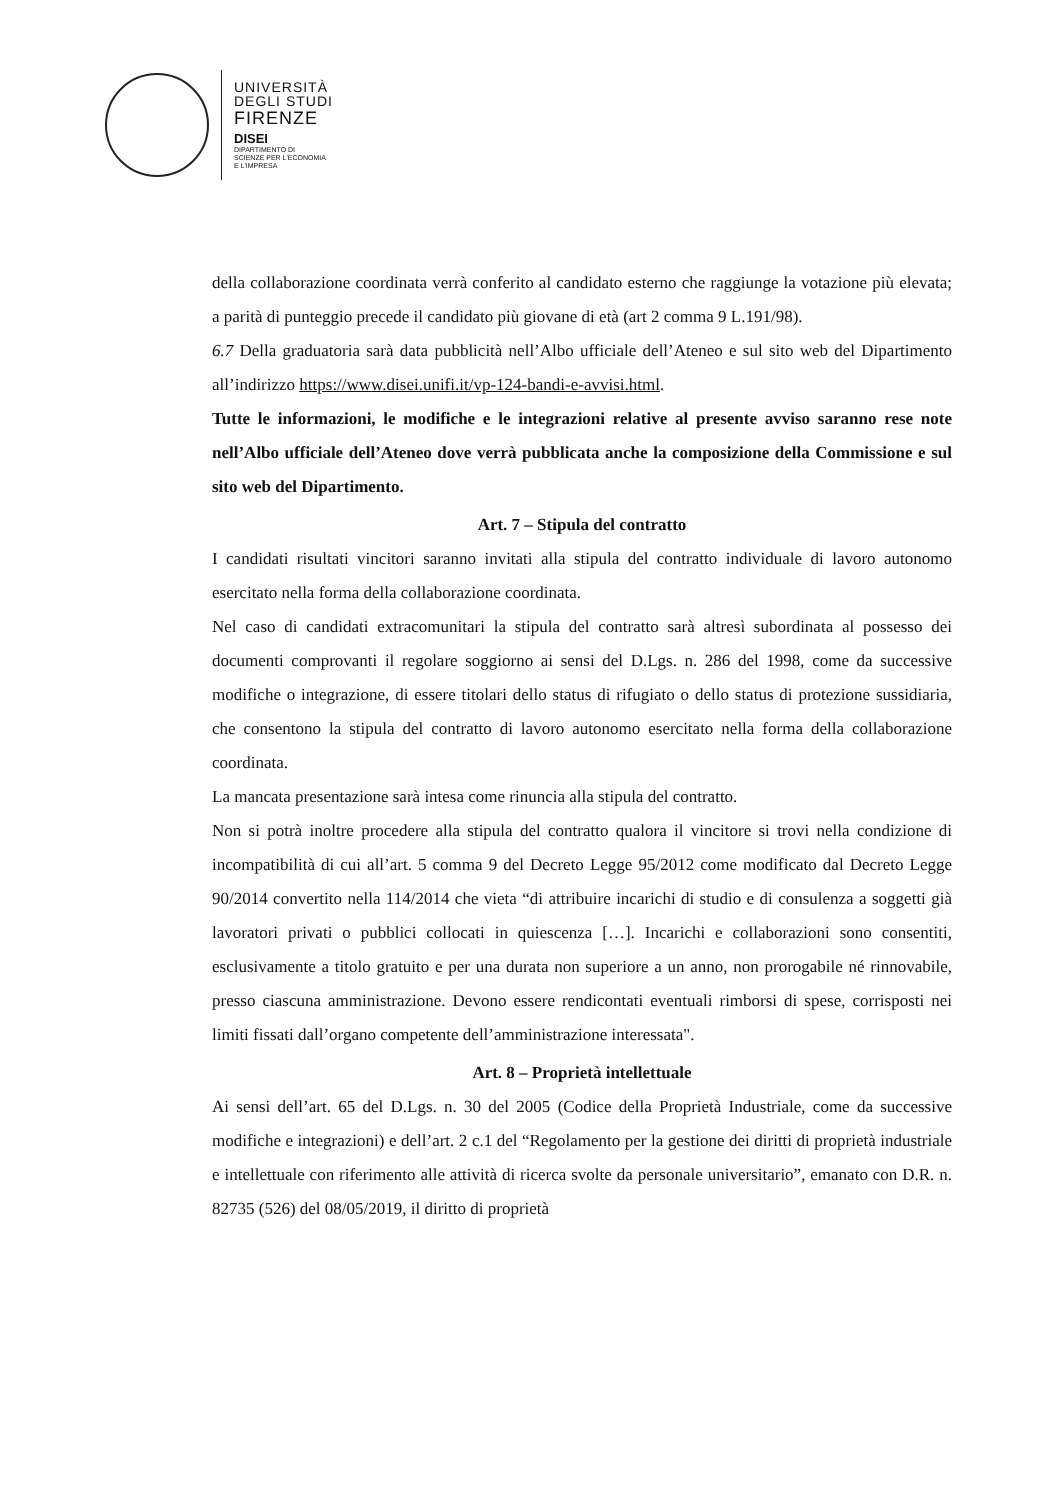UNIVERSITÀ
DEGLI STUDI
FIRENZE
DISEI
DIPARTIMENTO DI
SCIENZE PER L'ECONOMIA
E L'IMPRESA
della collaborazione coordinata verrà conferito al candidato esterno che raggiunge la votazione più elevata; a parità di punteggio precede il candidato più giovane di età (art 2 comma 9 L.191/98).
6.7 Della graduatoria sarà data pubblicità nell’Albo ufficiale dell’Ateneo e sul sito web del Dipartimento all’indirizzo https://www.disei.unifi.it/vp-124-bandi-e-avvisi.html.
Tutte le informazioni, le modifiche e le integrazioni relative al presente avviso saranno rese note nell’Albo ufficiale dell’Ateneo dove verrà pubblicata anche la composizione della Commissione e sul sito web del Dipartimento.
Art. 7 – Stipula del contratto
I candidati risultati vincitori saranno invitati alla stipula del contratto individuale di lavoro autonomo esercitato nella forma della collaborazione coordinata.
Nel caso di candidati extracomunitari la stipula del contratto sarà altresì subordinata al possesso dei documenti comprovanti il regolare soggiorno ai sensi del D.Lgs. n. 286 del 1998, come da successive modifiche o integrazione, di essere titolari dello status di rifugiato o dello status di protezione sussidiaria, che consentono la stipula del contratto di lavoro autonomo esercitato nella forma della collaborazione coordinata.
La mancata presentazione sarà intesa come rinuncia alla stipula del contratto.
Non si potrà inoltre procedere alla stipula del contratto qualora il vincitore si trovi nella condizione di incompatibilità di cui all’art. 5 comma 9 del Decreto Legge 95/2012 come modificato dal Decreto Legge 90/2014 convertito nella 114/2014 che vieta “di attribuire incarichi di studio e di consulenza a soggetti già lavoratori privati o pubblici collocati in quiescenza […]. Incarichi e collaborazioni sono consentiti, esclusivamente a titolo gratuito e per una durata non superiore a un anno, non prorogabile né rinnovabile, presso ciascuna amministrazione. Devono essere rendicontati eventuali rimborsi di spese, corrisposti nei limiti fissati dall’organo competente dell’amministrazione interessata".
Art. 8 – Proprietà intellettuale
Ai sensi dell’art. 65 del D.Lgs. n. 30 del 2005 (Codice della Proprietà Industriale, come da successive modifiche e integrazioni) e dell’art. 2 c.1 del “Regolamento per la gestione dei diritti di proprietà industriale e intellettuale con riferimento alle attività di ricerca svolte da personale universitario”, emanato con D.R. n. 82735 (526) del 08/05/2019, il diritto di proprietà